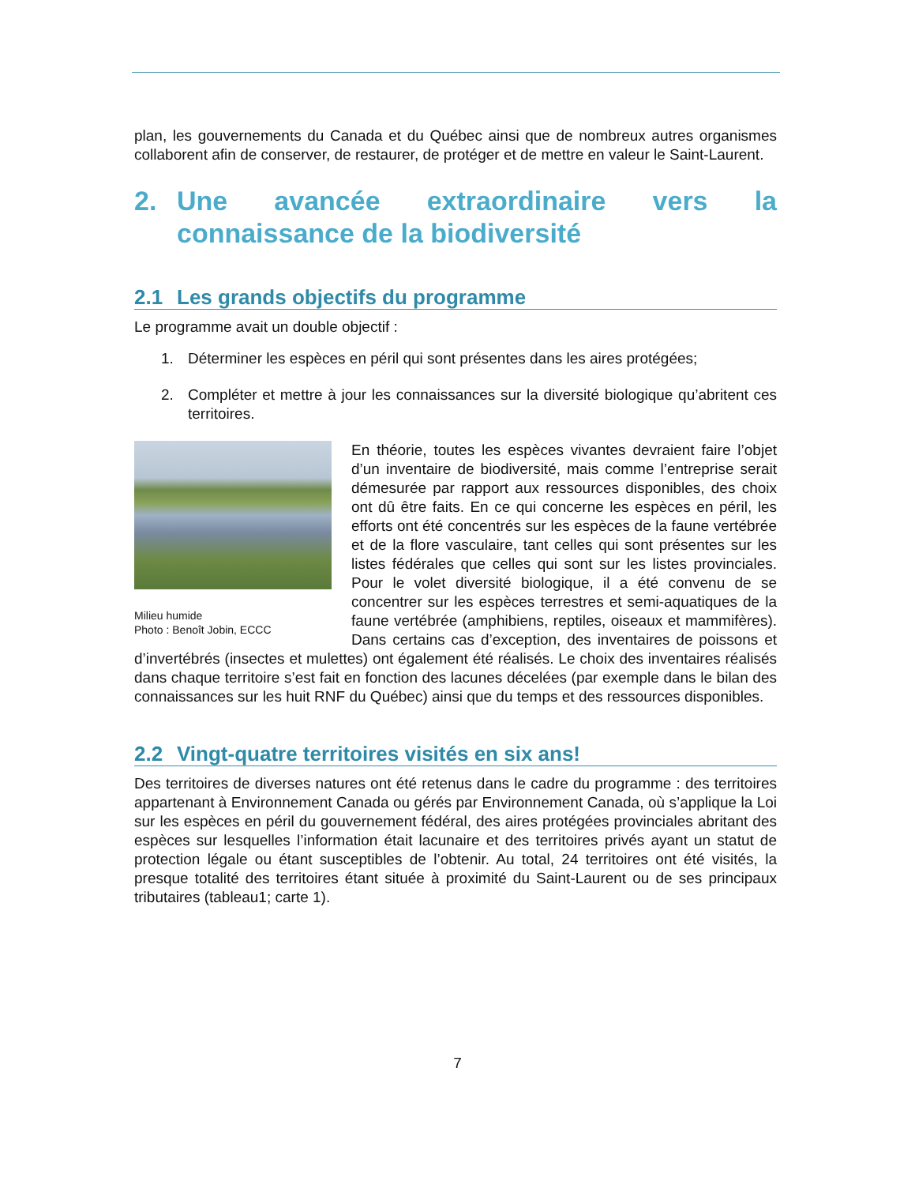plan, les gouvernements du Canada et du Québec ainsi que de nombreux autres organismes collaborent afin de conserver, de restaurer, de protéger et de mettre en valeur le Saint-Laurent.
2. Une avancée extraordinaire vers la connaissance de la biodiversité
2.1 Les grands objectifs du programme
Le programme avait un double objectif :
1. Déterminer les espèces en péril qui sont présentes dans les aires protégées;
2. Compléter et mettre à jour les connaissances sur la diversité biologique qu’abritent ces territoires.
Milieu humide
Photo : Benoît Jobin, ECCC
En théorie, toutes les espèces vivantes devraient faire l’objet d’un inventaire de biodiversité, mais comme l’entreprise serait démesurée par rapport aux ressources disponibles, des choix ont dû être faits. En ce qui concerne les espèces en péril, les efforts ont été concentrés sur les espèces de la faune vertébrée et de la flore vasculaire, tant celles qui sont présentes sur les listes fédérales que celles qui sont sur les listes provinciales. Pour le volet diversité biologique, il a été convenu de se concentrer sur les espèces terrestres et semi-aquatiques de la faune vertébrée (amphibiens, reptiles, oiseaux et mammifères). Dans certains cas d’exception, des inventaires de poissons et d’invertébrés (insectes et mulettes) ont également été réalisés. Le choix des inventaires réalisés dans chaque territoire s’est fait en fonction des lacunes décelées (par exemple dans le bilan des connaissances sur les huit RNF du Québec) ainsi que du temps et des ressources disponibles.
2.2 Vingt-quatre territoires visités en six ans!
Des territoires de diverses natures ont été retenus dans le cadre du programme : des territoires appartenant à Environnement Canada ou gérés par Environnement Canada, où s’applique la Loi sur les espèces en péril du gouvernement fédéral, des aires protégées provinciales abritant des espèces sur lesquelles l’information était lacunaire et des territoires privés ayant un statut de protection légale ou étant susceptibles de l’obtenir. Au total, 24 territoires ont été visités, la presque totalité des territoires étant située à proximité du Saint-Laurent ou de ses principaux tributaires (tableau1; carte 1).
7